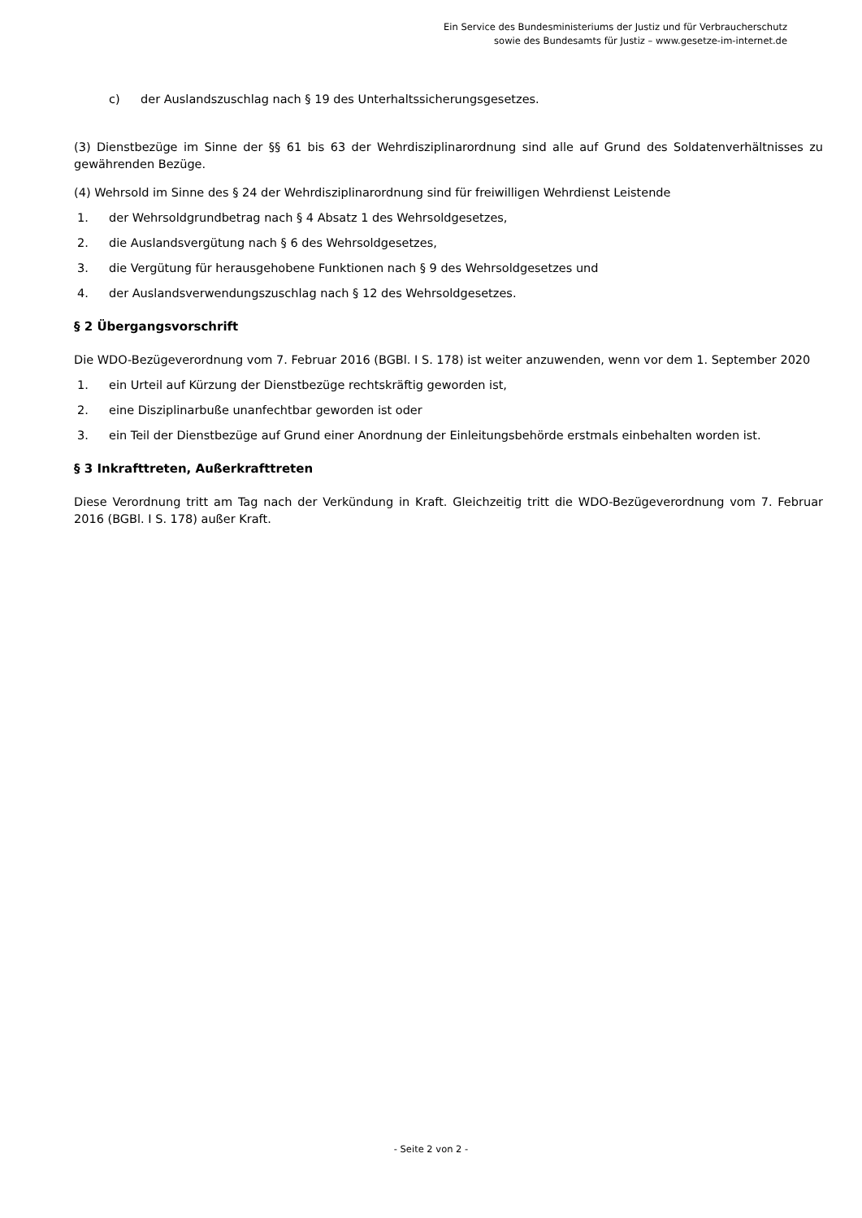Ein Service des Bundesministeriums der Justiz und für Verbraucherschutz
sowie des Bundesamts für Justiz – www.gesetze-im-internet.de
c) der Auslandszuschlag nach § 19 des Unterhaltssicherungsgesetzes.
(3) Dienstbezüge im Sinne der §§ 61 bis 63 der Wehrdisziplinarordnung sind alle auf Grund des Soldatenverhältnisses zu gewährenden Bezüge.
(4) Wehrsold im Sinne des § 24 der Wehrdisziplinarordnung sind für freiwilligen Wehrdienst Leistende
1. der Wehrsoldgrundbetrag nach § 4 Absatz 1 des Wehrsoldgesetzes,
2. die Auslandsvergütung nach § 6 des Wehrsoldgesetzes,
3. die Vergütung für herausgehobene Funktionen nach § 9 des Wehrsoldgesetzes und
4. der Auslandsverwendungszuschlag nach § 12 des Wehrsoldgesetzes.
§ 2 Übergangsvorschrift
Die WDO-Bezügeverordnung vom 7. Februar 2016 (BGBl. I S. 178) ist weiter anzuwenden, wenn vor dem 1. September 2020
1. ein Urteil auf Kürzung der Dienstbezüge rechtskräftig geworden ist,
2. eine Disziplinarbuße unanfechtbar geworden ist oder
3. ein Teil der Dienstbezüge auf Grund einer Anordnung der Einleitungsbehörde erstmals einbehalten worden ist.
§ 3 Inkrafttreten, Außerkrafttreten
Diese Verordnung tritt am Tag nach der Verkündung in Kraft. Gleichzeitig tritt die WDO-Bezügeverordnung vom 7. Februar 2016 (BGBl. I S. 178) außer Kraft.
- Seite 2 von 2 -